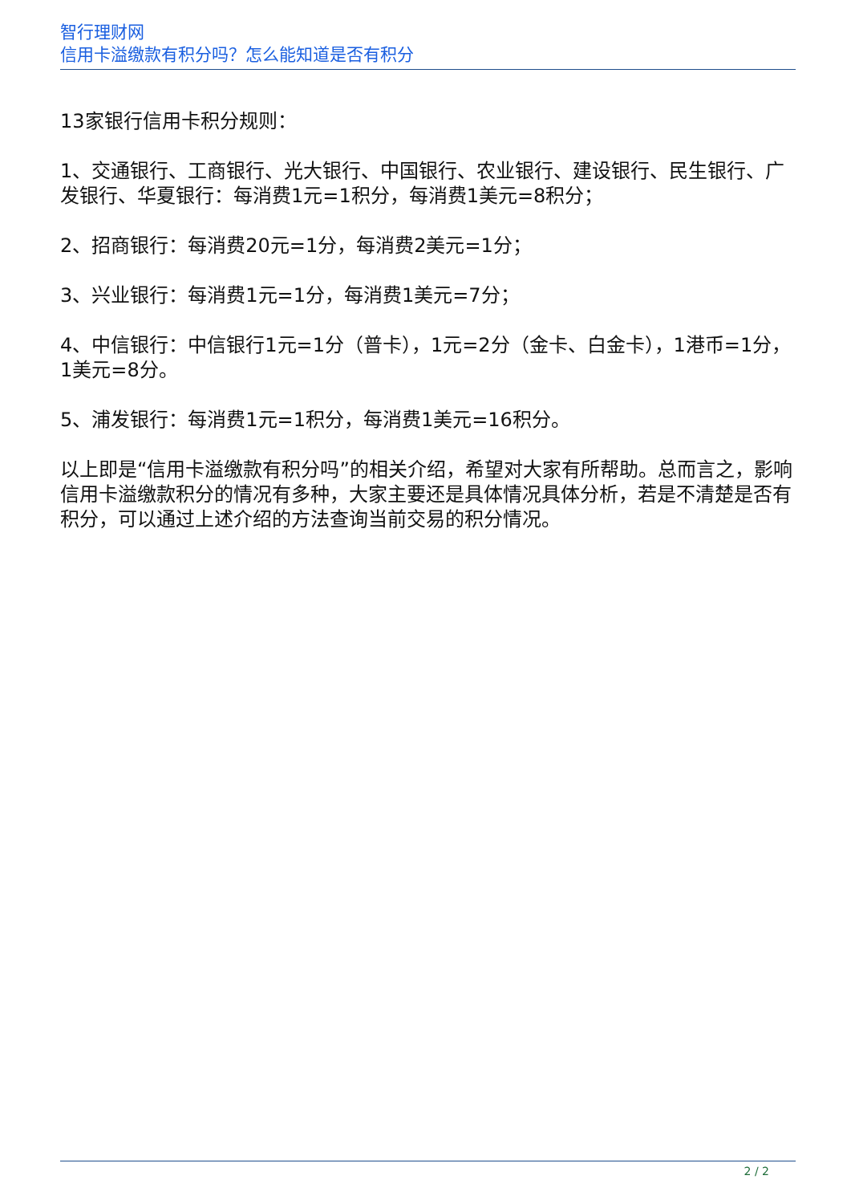智行理财网
信用卡溢缴款有积分吗？怎么能知道是否有积分
13家银行信用卡积分规则：
1、交通银行、工商银行、光大银行、中国银行、农业银行、建设银行、民生银行、广发银行、华夏银行：每消费1元=1积分，每消费1美元=8积分；
2、招商银行：每消费20元=1分，每消费2美元=1分；
3、兴业银行：每消费1元=1分，每消费1美元=7分；
4、中信银行：中信银行1元=1分（普卡），1元=2分（金卡、白金卡），1港币=1分，1美元=8分。
5、浦发银行：每消费1元=1积分，每消费1美元=16积分。
以上即是“信用卡溢缴款有积分吗”的相关介绍，希望对大家有所帮助。总而言之，影响信用卡溢缴款积分的情况有多种，大家主要还是具体情况具体分析，若是不清楚是否有积分，可以通过上述介绍的方法查询当前交易的积分情况。
2 / 2